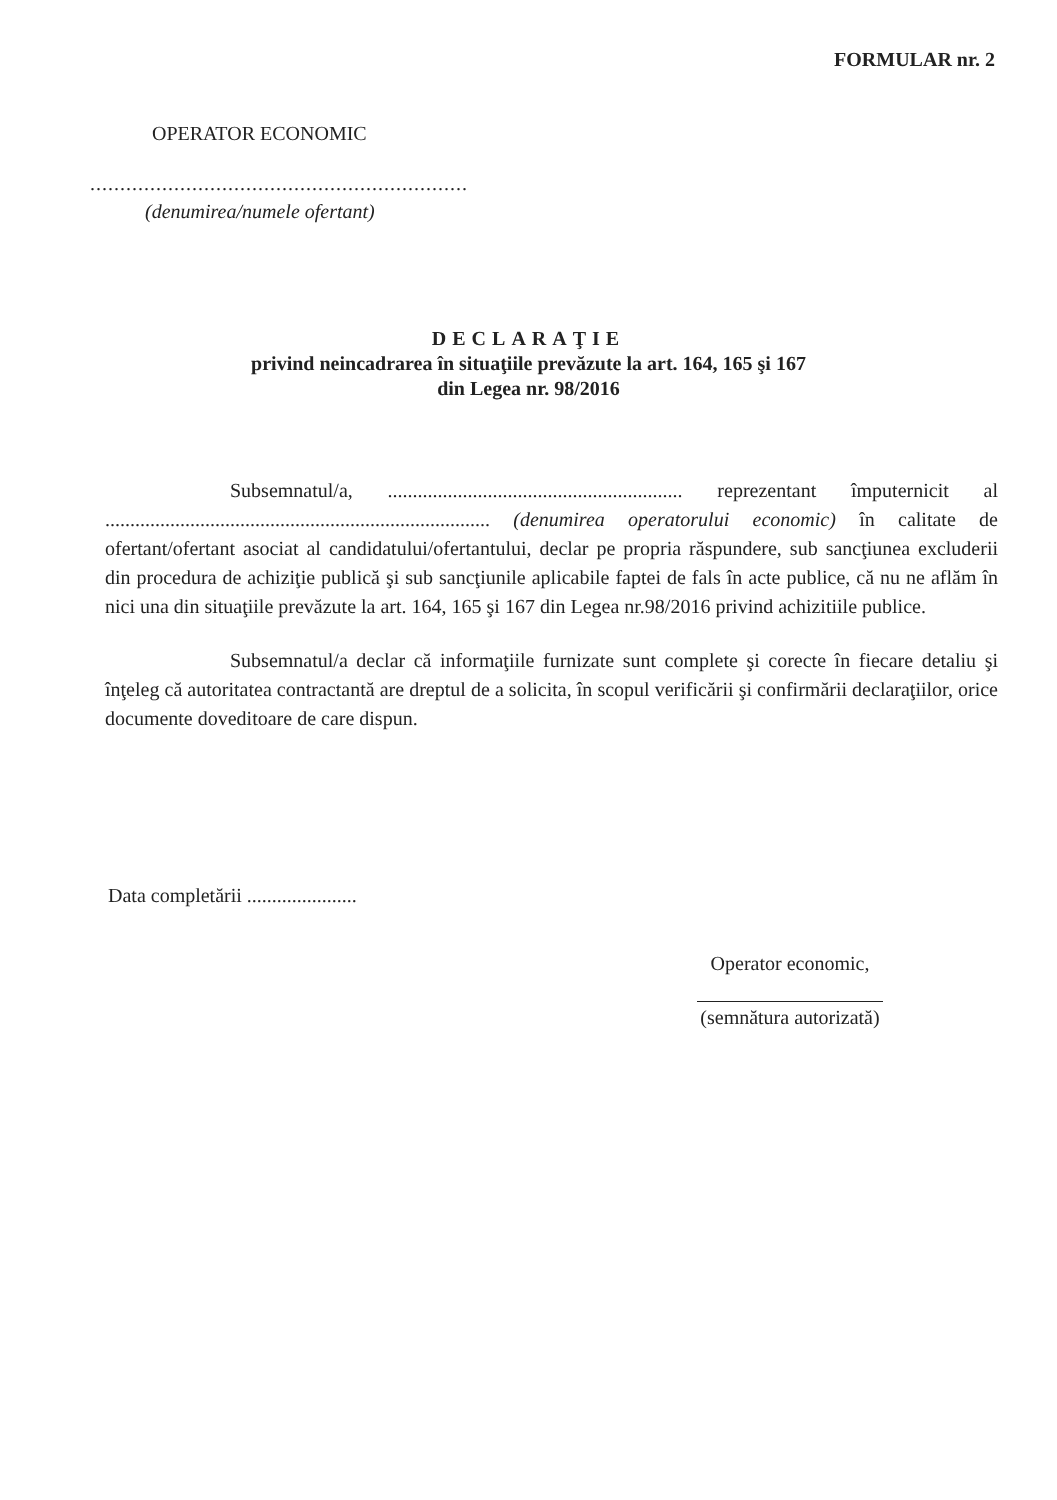FORMULAR nr. 2
OPERATOR ECONOMIC
...............................................................
(denumirea/numele ofertant)
DECLARAŢIE
privind neincadrarea în situaţiile prevăzute la art. 164, 165 şi 167
din Legea nr. 98/2016
Subsemnatul/a, ........................................................... reprezentant împuternicit al ............................................................................. (denumirea operatorului economic) în calitate de ofertant/ofertant asociat al candidatului/ofertantului, declar pe propria răspundere, sub sancţiunea excluderii din procedura de achiziţie publică şi sub sancţiunile aplicabile faptei de fals în acte publice, că nu ne aflăm în nici una din situaţiile prevăzute la art. 164, 165 şi 167 din Legea nr.98/2016 privind achizitiile publice.
Subsemnatul/a declar că informaţiile furnizate sunt complete şi corecte în fiecare detaliu şi înţeleg că autoritatea contractantă are dreptul de a solicita, în scopul verificării şi confirmării declaraţiilor, orice documente doveditoare de care dispun.
Data completării ......................
Operator economic,
(semnătura autorizată)